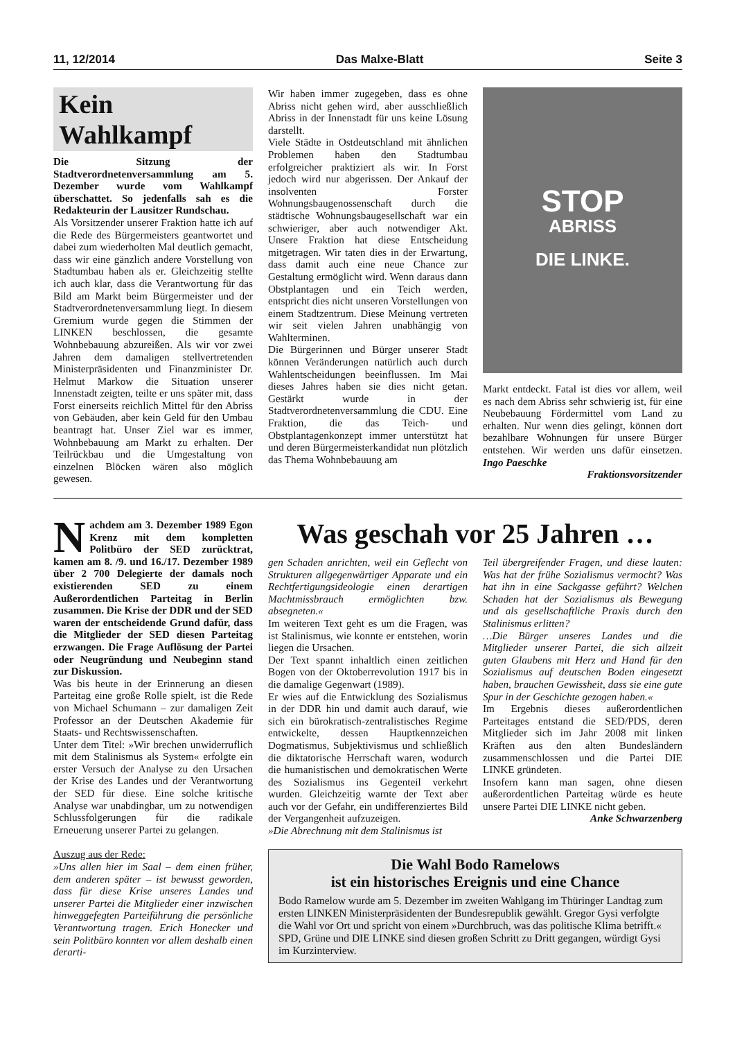11, 12/2014 Das Malxe-Blatt Seite 3
Kein Wahlkampf
Die Sitzung der Stadtverordnetenversammlung am 5. Dezember wurde vom Wahlkampf überschattet. So jedenfalls sah es die Redakteurin der Lausitzer Rundschau.
Als Vorsitzender unserer Fraktion hatte ich auf die Rede des Bürgermeisters geantwortet und dabei zum wiederholten Mal deutlich gemacht, dass wir eine gänzlich andere Vorstellung von Stadtumbau haben als er. Gleichzeitig stellte ich auch klar, dass die Verantwortung für das Bild am Markt beim Bürgermeister und der Stadtverordnetenversammlung liegt. In diesem Gremium wurde gegen die Stimmen der LINKEN beschlossen, die gesamte Wohnbebauung abzureißen. Als wir vor zwei Jahren dem damaligen stellvertretenden Ministerpräsidenten und Finanzminister Dr. Helmut Markow die Situation unserer Innenstadt zeigten, teilte er uns später mit, dass Forst einerseits reichlich Mittel für den Abriss von Gebäuden, aber kein Geld für den Umbau beantragt hat. Unser Ziel war es immer, Wohnbebauung am Markt zu erhalten. Der Teilrückbau und die Umgestaltung von einzelnen Blöcken wären also möglich gewesen.
Wir haben immer zugegeben, dass es ohne Abriss nicht gehen wird, aber ausschließlich Abriss in der Innenstadt für uns keine Lösung darstellt.
Viele Städte in Ostdeutschland mit ähnlichen Problemen haben den Stadtumbau erfolgreicher praktiziert als wir. In Forst jedoch wird nur abgerissen. Der Ankauf der insolventen Forster Wohnungsbaugenossenschaft durch die städtische Wohnungsbaugesellschaft war ein schwieriger, aber auch notwendiger Akt. Unsere Fraktion hat diese Entscheidung mitgetragen. Wir taten dies in der Erwartung, dass damit auch eine neue Chance zur Gestaltung ermöglicht wird. Wenn daraus dann Obstplantagen und ein Teich werden, entspricht dies nicht unseren Vorstellungen von einem Stadtzentrum. Diese Meinung vertreten wir seit vielen Jahren unabhängig von Wahlterminen.
Die Bürgerinnen und Bürger unserer Stadt können Veränderungen natürlich auch durch Wahlentscheidungen beeinflussen. Im Mai dieses Jahres haben sie dies nicht getan. Gestärkt wurde in der Stadtverordnetenversammlung die CDU. Eine Fraktion, die das Teich- und Obstplantagenkonzept immer unterstützt hat und deren Bürgermeisterkandidat nun plötzlich das Thema Wohnbebauung am
STOP
ABRISS
DIE LINKE.
Markt entdeckt. Fatal ist dies vor allem, weil es nach dem Abriss sehr schwierig ist, für eine Neubebauung Fördermittel vom Land zu erhalten. Nur wenn dies gelingt, können dort bezahlbare Wohnungen für unsere Bürger entstehen. Wir werden uns dafür einsetzen. Ingo Paeschke
Fraktionsvorsitzender
Nachdem am 3. Dezember 1989 Egon Krenz mit dem kompletten Politbüro der SED zurücktrat, kamen am 8. /9. und 16./17. Dezember 1989 über 2 700 Delegierte der damals noch existierenden SED zu einem Außerordentlichen Parteitag in Berlin zusammen. Die Krise der DDR und der SED waren der entscheidende Grund dafür, dass die Mitglieder der SED diesen Parteitag erzwangen. Die Frage Auflösung der Partei oder Neugründung und Neubeginn stand zur Diskussion.
Was bis heute in der Erinnerung an diesen Parteitag eine große Rolle spielt, ist die Rede von Michael Schumann – zur damaligen Zeit Professor an der Deutschen Akademie für Staats- und Rechtswissenschaften.
Unter dem Titel: »Wir brechen unwiderruflich mit dem Stalinismus als System« erfolgte ein erster Versuch der Analyse zu den Ursachen der Krise des Landes und der Verantwortung der SED für diese. Eine solche kritische Analyse war unabdingbar, um zu notwendigen Schlussfolgerungen für die radikale Erneuerung unserer Partei zu gelangen.
Auszug aus der Rede:
»Uns allen hier im Saal – dem einen früher, dem anderen später – ist bewusst geworden, dass für diese Krise unseres Landes und unserer Partei die Mitglieder einer inzwischen hinweggefegten Parteiführung die persönliche Verantwortung tragen. Erich Honecker und sein Politbüro konnten vor allem deshalb einen derarti-
Was geschah vor 25 Jahren …
gen Schaden anrichten, weil ein Geflecht von Strukturen allgegenwärtiger Apparate und ein Rechtfertigungsideologie einen derartigen Machtmissbrauch ermöglichten bzw. absegneten.«
Im weiteren Text geht es um die Fragen, was ist Stalinismus, wie konnte er entstehen, worin liegen die Ursachen.
Der Text spannt inhaltlich einen zeitlichen Bogen von der Oktoberrevolution 1917 bis in die damalige Gegenwart (1989).
Er wies auf die Entwicklung des Sozialismus in der DDR hin und damit auch darauf, wie sich ein bürokratisch-zentralistisches Regime entwickelte, dessen Hauptkennzeichen Dogmatismus, Subjektivismus und schließlich die diktatorische Herrschaft waren, wodurch die humanistischen und demokratischen Werte des Sozialismus ins Gegenteil verkehrt wurden. Gleichzeitig warnte der Text aber auch vor der Gefahr, ein undifferenziertes Bild der Vergangenheit aufzuzeigen.
»Die Abrechnung mit dem Stalinismus ist
Teil übergreifender Fragen, und diese lauten: Was hat der frühe Sozialismus vermocht? Was hat ihn in eine Sackgasse geführt? Welchen Schaden hat der Sozialismus als Bewegung und als gesellschaftliche Praxis durch den Stalinismus erlitten?
…Die Bürger unseres Landes und die Mitglieder unserer Partei, die sich allzeit guten Glaubens mit Herz und Hand für den Sozialismus auf deutschen Boden eingesetzt haben, brauchen Gewissheit, dass sie eine gute Spur in der Geschichte gezogen haben.«
Im Ergebnis dieses außerordentlichen Parteitages entstand die SED/PDS, deren Mitglieder sich im Jahr 2008 mit linken Kräften aus den alten Bundesländern zusammenschlossen und die Partei DIE LINKE gründeten.
Insofern kann man sagen, ohne diesen außerordentlichen Parteitag würde es heute unsere Partei DIE LINKE nicht geben.
Anke Schwarzenberg
Die Wahl Bodo Ramelows
ist ein historisches Ereignis und eine Chance
Bodo Ramelow wurde am 5. Dezember im zweiten Wahlgang im Thüringer Landtag zum ersten LINKEN Ministerpräsidenten der Bundesrepublik gewählt. Gregor Gysi verfolgte die Wahl vor Ort und spricht von einem »Durchbruch, was das politische Klima betrifft.« SPD, Grüne und DIE LINKE sind diesen großen Schritt zu Dritt gegangen, würdigt Gysi im Kurzinterview.